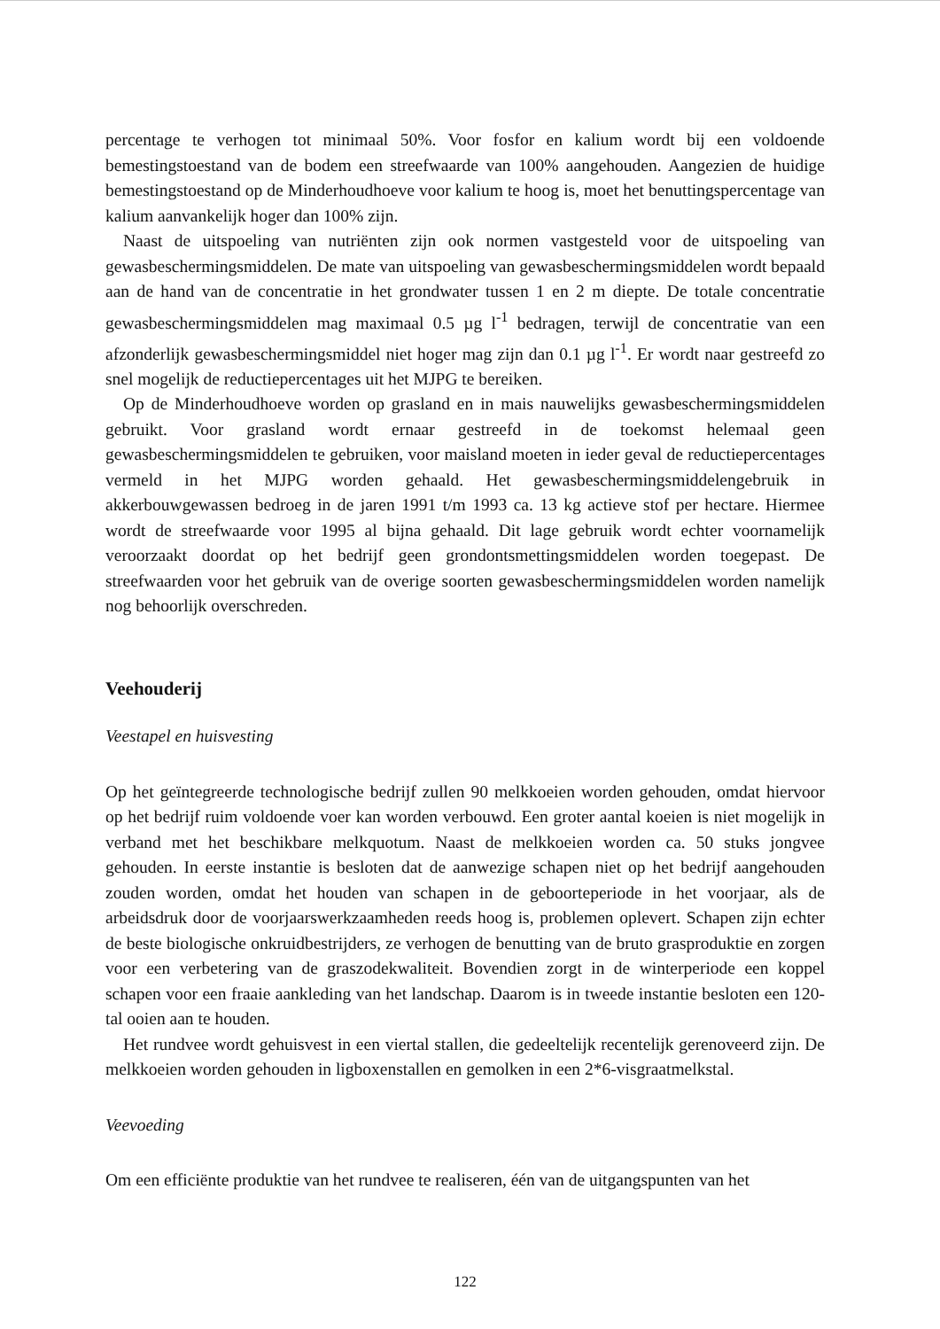percentage te verhogen tot minimaal 50%. Voor fosfor en kalium wordt bij een voldoende bemestingstoestand van de bodem een streefwaarde van 100% aangehouden. Aangezien de huidige bemestingstoestand op de Minderhoudhoeve voor kalium te hoog is, moet het benuttingspercentage van kalium aanvankelijk hoger dan 100% zijn.
Naast de uitspoeling van nutriënten zijn ook normen vastgesteld voor de uitspoeling van gewasbeschermingsmiddelen. De mate van uitspoeling van gewasbeschermingsmiddelen wordt bepaald aan de hand van de concentratie in het grondwater tussen 1 en 2 m diepte. De totale concentratie gewasbeschermingsmiddelen mag maximaal 0.5 µg l<sup>-1</sup> bedragen, terwijl de concentratie van een afzonderlijk gewasbeschermingsmiddel niet hoger mag zijn dan 0.1 µg l<sup>-1</sup>. Er wordt naar gestreefd zo snel mogelijk de reductiepercentages uit het MJPG te bereiken.
Op de Minderhoudhoeve worden op grasland en in mais nauwelijks gewasbeschermingsmiddelen gebruikt. Voor grasland wordt ernaar gestreefd in de toekomst helemaal geen gewasbeschermingsmiddelen te gebruiken, voor maisland moeten in ieder geval de reductiepercentages vermeld in het MJPG worden gehaald. Het gewasbeschermingsmiddelengebruik in akkerbouwgewassen bedroeg in de jaren 1991 t/m 1993 ca. 13 kg actieve stof per hectare. Hiermee wordt de streefwaarde voor 1995 al bijna gehaald. Dit lage gebruik wordt echter voornamelijk veroorzaakt doordat op het bedrijf geen grondontsmettingsmiddelen worden toegepast. De streefwaarden voor het gebruik van de overige soorten gewasbeschermingsmiddelen worden namelijk nog behoorlijk overschreden.
Veehouderij
Veestapel en huisvesting
Op het geïntegreerde technologische bedrijf zullen 90 melkkoeien worden gehouden, omdat hiervoor op het bedrijf ruim voldoende voer kan worden verbouwd. Een groter aantal koeien is niet mogelijk in verband met het beschikbare melkquotum. Naast de melkkoeien worden ca. 50 stuks jongvee gehouden. In eerste instantie is besloten dat de aanwezige schapen niet op het bedrijf aangehouden zouden worden, omdat het houden van schapen in de geboorteperiode in het voorjaar, als de arbeidsdruk door de voorjaarswerkzaamheden reeds hoog is, problemen oplevert. Schapen zijn echter de beste biologische onkruidbestrijders, ze verhogen de benutting van de bruto grasproduktie en zorgen voor een verbetering van de graszodekwaliteit. Bovendien zorgt in de winterperiode een koppel schapen voor een fraaie aankleding van het landschap. Daarom is in tweede instantie besloten een 120-tal ooien aan te houden.
Het rundvee wordt gehuisvest in een viertal stallen, die gedeeltelijk recentelijk gerenoveerd zijn. De melkkoeien worden gehouden in ligboxenstallen en gemolken in een 2*6-visgraatmelkstal.
Veevoeding
Om een efficiënte produktie van het rundvee te realiseren, één van de uitgangspunten van het
122